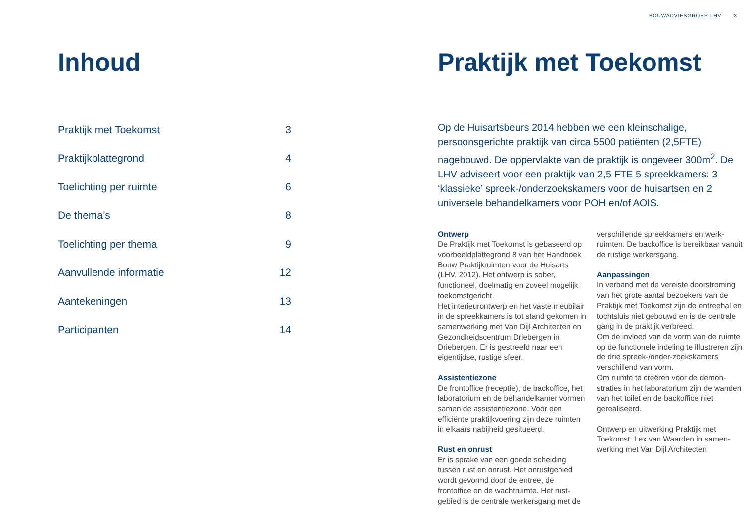BOUWADVIESGROEP-LHV 3
Inhoud
| Praktijk met Toekomst | 3 |
| Praktijkplattegrond | 4 |
| Toelichting per ruimte | 6 |
| De thema’s | 8 |
| Toelichting per thema | 9 |
| Aanvullende informatie | 12 |
| Aantekeningen | 13 |
| Participanten | 14 |
Praktijk met Toekomst
Op de Huisartsbeurs 2014 hebben we een kleinschalige, persoonsgerichte praktijk van circa 5500 patiënten (2,5FTE) nagebouwd. De oppervlakte van de praktijk is ongeveer 300m<sup>2</sup>. De LHV adviseert voor een praktijk van 2,5 FTE 5 spreekkamers: 3 ‘klassieke’ spreek-/onderzoekskamers voor de huisartsen en 2 universele behandelkamers voor POH en/of AOIS.
Ontwerp
De Praktijk met Toekomst is gebaseerd op voorbeeldplattegrond 8 van het Handboek Bouw Praktijkruimten voor de Huisarts (LHV, 2012). Het ontwerp is sober, functioneel, doelmatig en zoveel mogelijk toekomstgericht.
Het interieurontwerp en het vaste meubilair in de spreekkamers is tot stand gekomen in samenwerking met Van Dijl Architecten en Gezondheidscentrum Driebergen in Driebergen. Er is gestreefd naar een eigentijdse, rustige sfeer.
Assistentiezone
De frontoffice (receptie), de backoffice, het laboratorium en de behandelkamer vormen samen de assistentiezone. Voor een efficiënte praktijkvoering zijn deze ruimten in elkaars nabijheid gesitueerd.
Rust en onrust
Er is sprake van een goede scheiding tussen rust en onrust. Het onrustgebied wordt gevormd door de entree, de frontoffice en de wachtruimte. Het rust-gebied is de centrale werkersgang met de
verschillende spreekkamers en werk-ruimten. De backoffice is bereikbaar vanuit de rustige werkersgang.
Aanpassingen
In verband met de vereiste doorstroming van het grote aantal bezoekers van de Praktijk met Toekomst zijn de entreehal en tochtsluis niet gebouwd en is de centrale gang in de praktijk verbreed.
Om de invloed van de vorm van de ruimte op de functionele indeling te illustreren zijn de drie spreek-/onder-zoekskamers verschillend van vorm.
Om ruimte te creëren voor de demon-straties in het laboratorium zijn de wanden van het toilet en de backoffice niet gerealiseerd.
Ontwerp en uitwerking Praktijk met Toekomst: Lex van Waarden in samen-werking met Van Dijl Architecten